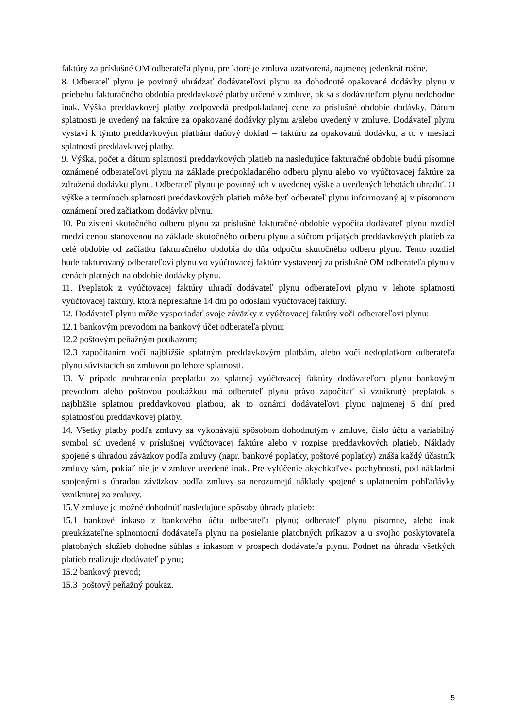faktúry za príslušné OM odberateľa plynu, pre ktoré je zmluva uzatvorená, najmenej jedenkrát ročne.
8. Odberateľ plynu je povinný uhrádzať dodávateľovi plynu za dohodnuté opakované dodávky plynu v priebehu fakturačného obdobia preddavkové platby určené v zmluve, ak sa s dodávateľom plynu nedohodne inak. Výška preddavkovej platby zodpovedá predpokladanej cene za príslušné obdobie dodávky. Dátum splatnosti je uvedený na faktúre za opakované dodávky plynu a/alebo uvedený v zmluve. Dodávateľ plynu vystaví k týmto preddavkovým platbám daňový doklad – faktúru za opakovanú dodávku, a to v mesiaci splatnosti preddavkovej platby.
9. Výška, počet a dátum splatnosti preddavkových platieb na nasledujúce fakturačné obdobie budú písomne oznámené odberateľovi plynu na základe predpokladaného odberu plynu alebo vo vyúčtovacej faktúre za združenú dodávku plynu. Odberateľ plynu je povinný ich v uvedenej výške a uvedených lehotách uhradiť. O výške a termínoch splatnosti preddavkových platieb môže byť odberateľ plynu informovaný aj v písomnom oznámení pred začiatkom dodávky plynu.
10. Po zistení skutočného odberu plynu za príslušné fakturačné obdobie vypočíta dodávateľ plynu rozdiel medzi cenou stanovenou na základe skutočného odberu plynu a súčtom prijatých preddavkových platieb za celé obdobie od začiatku fakturačného obdobia do dňa odpočtu skutočného odberu plynu. Tento rozdiel bude fakturovaný odberateľovi plynu vo vyúčtovacej faktúre vystavenej za príslušné OM odberateľa plynu v cenách platných na obdobie dodávky plynu.
11. Preplatok z vyúčtovacej faktúry uhradí dodávateľ plynu odberateľovi plynu v lehote splatnosti vyúčtovacej faktúry, ktorá nepresiahne 14 dní po odoslaní vyúčtovacej faktúry.
12. Dodávateľ plynu môže vysporiadať svoje záväzky z vyúčtovacej faktúry voči odberateľovi plynu:
12.1 bankovým prevodom na bankový účet odberateľa plynu;
12.2 poštovým peňažným poukazom;
12.3 započítaním voči najbližšie splatným preddavkovým platbám, alebo voči nedoplatkom odberateľa plynu súvisiacich so zmluvou po lehote splatnosti.
13. V prípade neuhradenia preplatku zo splatnej vyúčtovacej faktúry dodávateľom plynu bankovým prevodom alebo poštovou poukážkou má odberateľ plynu právo započítať si vzniknutý preplatok s najbližšie splatnou preddavkovou platbou, ak to oznámi dodávateľovi plynu najmenej 5 dní pred splatnosťou preddavkovej platby.
14. Všetky platby podľa zmluvy sa vykonávajú spôsobom dohodnutým v zmluve, číslo účtu a variabilný symbol sú uvedené v príslušnej vyúčtovacej faktúre alebo v rozpise preddavkových platieb. Náklady spojené s úhradou záväzkov podľa zmluvy (napr. bankové poplatky, poštové poplatky) znáša každý účastník zmluvy sám, pokiaľ nie je v zmluve uvedené inak. Pre vylúčenie akýchkoľvek pochybností, pod nákladmi spojenými s úhradou záväzkov podľa zmluvy sa nerozumejú náklady spojené s uplatnením pohľadávky vzniknutej zo zmluvy.
15.V zmluve je možné dohodnúť nasledujúce spôsoby úhrady platieb:
15.1 bankové inkaso z bankového účtu odberateľa plynu; odberateľ plynu písomne, alebo inak preukázateľne splnomocní dodávateľa plynu na posielanie platobných príkazov a u svojho poskytovateľa platobných služieb dohodne súhlas s inkasom v prospech dodávateľa plynu. Podnet na úhradu všetkých platieb realizuje dodávateľ plynu;
15.2 bankový prevod;
15.3 poštový peňažný poukaz.
5